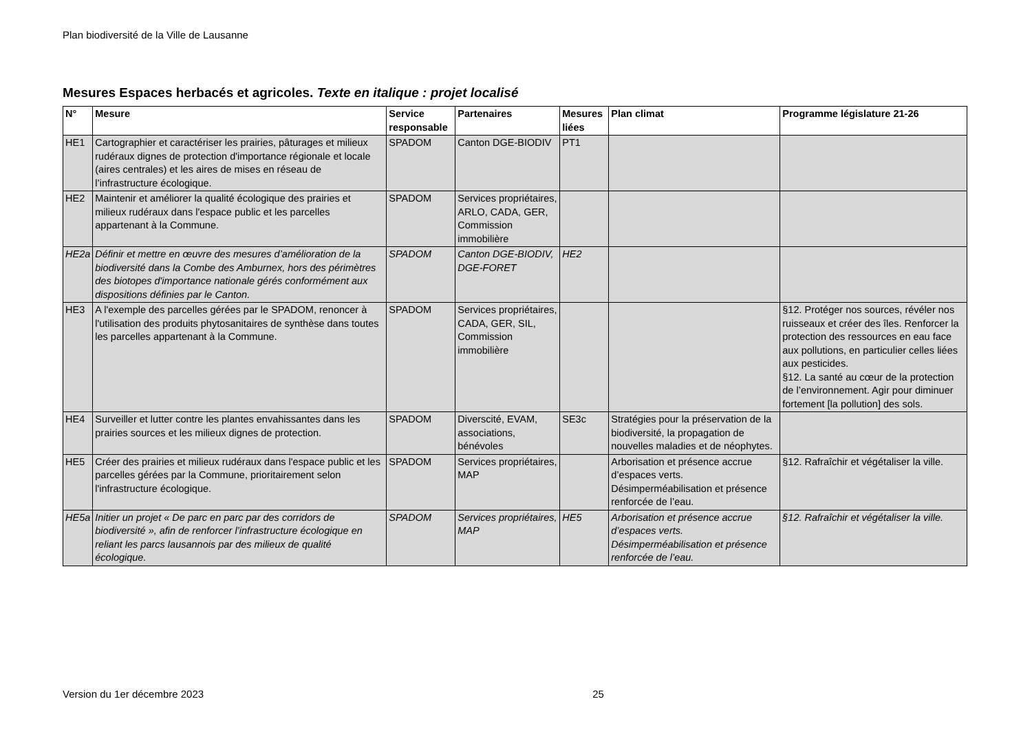Plan biodiversité de la Ville de Lausanne
Mesures Espaces herbacés et agricoles. Texte en italique : projet localisé
| N° | Mesure | Service responsable | Partenaires | Mesures liées | Plan climat | Programme législature 21-26 |
| --- | --- | --- | --- | --- | --- | --- |
| HE1 | Cartographier et caractériser les prairies, pâturages et milieux rudéraux dignes de protection d'importance régionale et locale (aires centrales) et les aires de mises en réseau de l’infrastructure écologique. | SPADOM | Canton DGE-BIODIV | PT1 | | |
| HE2 | Maintenir et améliorer la qualité écologique des prairies et milieux rudéraux dans l'espace public et les parcelles appartenant à la Commune. | SPADOM | Services propriétaires, ARLO, CADA, GER, Commission immobilière | | | |
| HE2a | Définir et mettre en œuvre des mesures d’amélioration de la biodiversité dans la Combe des Amburnex, hors des périmètres des biotopes d'importance nationale gérés conformément aux dispositions définies par le Canton. | SPADOM | Canton DGE-BIODIV, DGE-FORET | HE2 | | |
| HE3 | A l'exemple des parcelles gérées par le SPADOM, renoncer à l'utilisation des produits phytosanitaires de synthèse dans toutes les parcelles appartenant à la Commune. | SPADOM | Services propriétaires, CADA, GER, SIL, Commission immobilière | | | §12. Protéger nos sources, révéler nos ruisseaux et créer des îles. Renforcer la protection des ressources en eau face aux pollutions, en particulier celles liées aux pesticides. §12. La santé au cœur de la protection de l’environnement. Agir pour diminuer fortement [la pollution] des sols. |
| HE4 | Surveiller et lutter contre les plantes envahissantes dans les prairies sources et les milieux dignes de protection. | SPADOM | Diverscité, EVAM, associations, bénévoles | SE3c | Stratégies pour la préservation de la biodiversité, la propagation de nouvelles maladies et de néophytes. | |
| HE5 | Créer des prairies et milieux rudéraux dans l'espace public et les parcelles gérées par la Commune, prioritairement selon l'infrastructure écologique. | SPADOM | Services propriétaires, MAP | | Arborisation et présence accrue d’espaces verts. Désimperméabilisation et présence renforcée de l’eau. | §12. Rafraîchir et végétaliser la ville. |
| HE5a | Initier un projet « De parc en parc par des corridors de biodiversité », afin de renforcer l’infrastructure écologique en reliant les parcs lausannois par des milieux de qualité écologique. | SPADOM | Services propriétaires, MAP | HE5 | Arborisation et présence accrue d’espaces verts. Désimperméabilisation et présence renforcée de l’eau. | §12. Rafraîchir et végétaliser la ville. |
Version du 1er décembre 2023 25